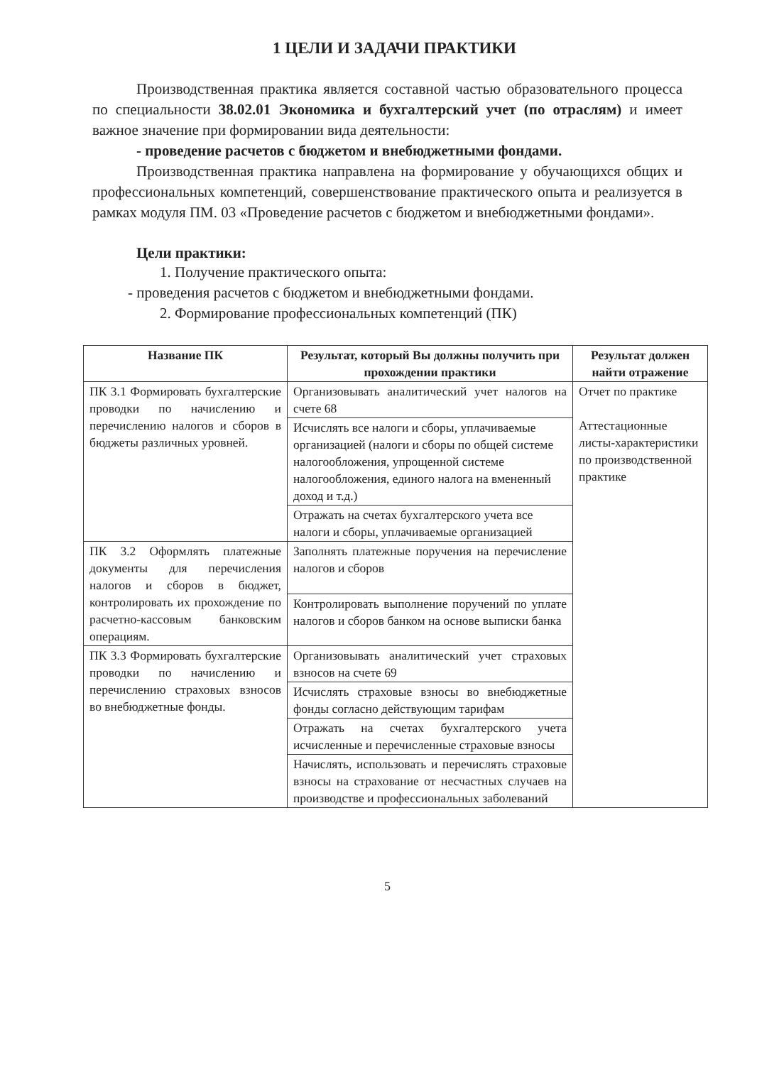1 ЦЕЛИ И ЗАДАЧИ ПРАКТИКИ
Производственная практика является составной частью образовательного процесса по специальности 38.02.01 Экономика и бухгалтерский учет (по отраслям) и имеет важное значение при формировании вида деятельности:
- проведение расчетов с бюджетом и внебюджетными фондами.
Производственная практика направлена на формирование у обучающихся общих и профессиональных компетенций, совершенствование практического опыта и реализуется в рамках модуля ПМ. 03 «Проведение расчетов с бюджетом и внебюджетными фондами».
Цели практики:
1. Получение практического опыта:
- проведения расчетов с бюджетом и внебюджетными фондами.
2. Формирование профессиональных компетенций (ПК)
| Название ПК | Результат, который Вы должны получить при прохождении практики | Результат должен найти отражение |
| --- | --- | --- |
| ПК 3.1 Формировать бухгалтерские проводки по начислению и перечислению налогов и сборов в бюджеты различных уровней. | Организовывать аналитический учет налогов на счете 68 | Отчет по практике Аттестационные листы-характеристики по производственной практике |
| | Исчислять все налоги и сборы, уплачиваемые организацией (налоги и сборы по общей системе налогообложения, упрощенной системе налогообложения, единого налога на вмененный доход и т.д.) | |
| | Отражать на счетах бухгалтерского учета все налоги и сборы, уплачиваемые организацией | |
| ПК 3.2 Оформлять платежные документы для перечисления налогов и сборов в бюджет, контролировать их прохождение по расчетно-кассовым банковским операциям. | Заполнять платежные поручения на перечисление налогов и сборов | |
| | Контролировать выполнение поручений по уплате налогов и сборов банком на основе выписки банка | |
| ПК 3.3 Формировать бухгалтерские проводки по начислению и перечислению страховых взносов во внебюджетные фонды. | Организовывать аналитический учет страховых взносов на счете 69 | |
| | Исчислять страховые взносы во внебюджетные фонды согласно действующим тарифам | |
| | Отражать на счетах бухгалтерского учета исчисленные и перечисленные страховые взносы | |
| | Начислять, использовать и перечислять страховые взносы на страхование от несчастных случаев на производстве и профессиональных заболеваний | |
5